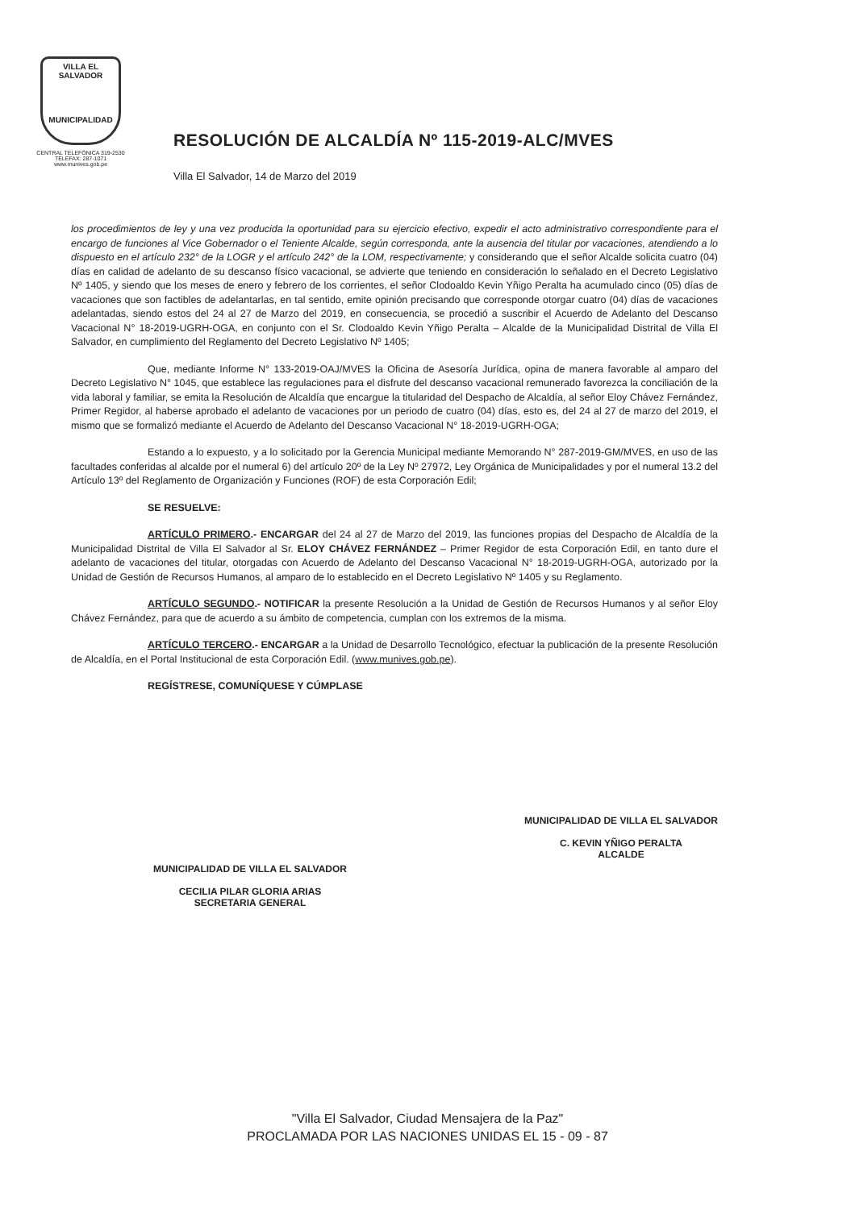VILLA EL SALVADOR
MUNICIPALIDAD
CENTRAL TELEFÓNICA 319-2530
TELEFAX: 287-1071
www.munives.gob.pe
RESOLUCIÓN DE ALCALDÍA Nº 115-2019-ALC/MVES
Villa El Salvador, 14 de Marzo del 2019
los procedimientos de ley y una vez producida la oportunidad para su ejercicio efectivo, expedir el acto administrativo correspondiente para el encargo de funciones al Vice Gobernador o el Teniente Alcalde, según corresponda, ante la ausencia del titular por vacaciones, atendiendo a lo dispuesto en el artículo 232° de la LOGR y el artículo 242° de la LOM, respectivamente; y considerando que el señor Alcalde solicita cuatro (04) días en calidad de adelanto de su descanso físico vacacional, se advierte que teniendo en consideración lo señalado en el Decreto Legislativo Nº 1405, y siendo que los meses de enero y febrero de los corrientes, el señor Clodoaldo Kevin Yñigo Peralta ha acumulado cinco (05) días de vacaciones que son factibles de adelantarlas, en tal sentido, emite opinión precisando que corresponde otorgar cuatro (04) días de vacaciones adelantadas, siendo estos del 24 al 27 de Marzo del 2019, en consecuencia, se procedió a suscribir el Acuerdo de Adelanto del Descanso Vacacional N° 18-2019-UGRH-OGA, en conjunto con el Sr. Clodoaldo Kevin Yñigo Peralta – Alcalde de la Municipalidad Distrital de Villa El Salvador, en cumplimiento del Reglamento del Decreto Legislativo Nº 1405;
Que, mediante Informe N° 133-2019-OAJ/MVES la Oficina de Asesoría Jurídica, opina de manera favorable al amparo del Decreto Legislativo N° 1045, que establece las regulaciones para el disfrute del descanso vacacional remunerado favorezca la conciliación de la vida laboral y familiar, se emita la Resolución de Alcaldía que encargue la titularidad del Despacho de Alcaldía, al señor Eloy Chávez Fernández, Primer Regidor, al haberse aprobado el adelanto de vacaciones por un periodo de cuatro (04) días, esto es, del 24 al 27 de marzo del 2019, el mismo que se formalizó mediante el Acuerdo de Adelanto del Descanso Vacacional N° 18-2019-UGRH-OGA;
Estando a lo expuesto, y a lo solicitado por la Gerencia Municipal mediante Memorando N° 287-2019-GM/MVES, en uso de las facultades conferidas al alcalde por el numeral 6) del artículo 20º de la Ley Nº 27972, Ley Orgánica de Municipalidades y por el numeral 13.2 del Artículo 13º del Reglamento de Organización y Funciones (ROF) de esta Corporación Edil;
SE RESUELVE:
ARTÍCULO PRIMERO.- ENCARGAR del 24 al 27 de Marzo del 2019, las funciones propias del Despacho de Alcaldía de la Municipalidad Distrital de Villa El Salvador al Sr. ELOY CHÁVEZ FERNÁNDEZ – Primer Regidor de esta Corporación Edil, en tanto dure el adelanto de vacaciones del titular, otorgadas con Acuerdo de Adelanto del Descanso Vacacional N° 18-2019-UGRH-OGA, autorizado por la Unidad de Gestión de Recursos Humanos, al amparo de lo establecido en el Decreto Legislativo Nº 1405 y su Reglamento.
ARTÍCULO SEGUNDO.- NOTIFICAR la presente Resolución a la Unidad de Gestión de Recursos Humanos y al señor Eloy Chávez Fernández, para que de acuerdo a su ámbito de competencia, cumplan con los extremos de la misma.
ARTÍCULO TERCERO.- ENCARGAR a la Unidad de Desarrollo Tecnológico, efectuar la publicación de la presente Resolución de Alcaldía, en el Portal Institucional de esta Corporación Edil. (www.munives.gob.pe).
REGÍSTRESE, COMUNÍQUESE Y CÚMPLASE
MUNICIPALIDAD DE VILLA EL SALVADOR
CECILIA PILAR GLORIA ARIAS
SECRETARIA GENERAL
MUNICIPALIDAD DE VILLA EL SALVADOR
C. KEVIN YÑIGO PERALTA
ALCALDE
"Villa El Salvador, Ciudad Mensajera de la Paz"
PROCLAMADA POR LAS NACIONES UNIDAS EL 15 - 09 - 87